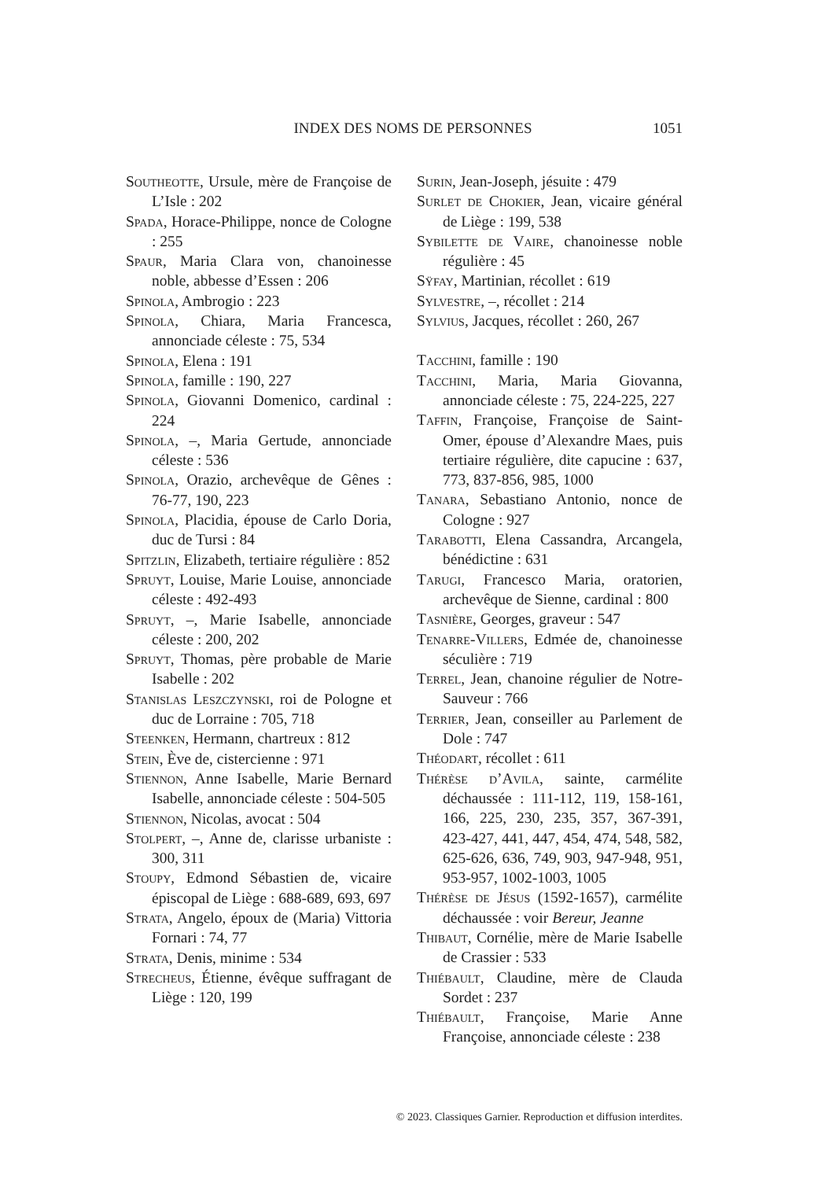INDEX DES NOMS DE PERSONNES 1051
Southeotte, Ursule, mère de Françoise de L’Isle : 202
Spada, Horace-Philippe, nonce de Cologne : 255
Spaur, Maria Clara von, chanoinesse noble, abbesse d’Essen : 206
Spinola, Ambrogio : 223
Spinola, Chiara, Maria Francesca, annonciade céleste : 75, 534
Spinola, Elena : 191
Spinola, famille : 190, 227
Spinola, Giovanni Domenico, cardinal : 224
Spinola, –, Maria Gertude, annonciade céleste : 536
Spinola, Orazio, archevêque de Gênes : 76-77, 190, 223
Spinola, Placidia, épouse de Carlo Doria, duc de Tursi : 84
Spitzlin, Elizabeth, tertiaire régulière : 852
Spruyt, Louise, Marie Louise, annonciade céleste : 492-493
Spruyt, –, Marie Isabelle, annonciade céleste : 200, 202
Spruyt, Thomas, père probable de Marie Isabelle : 202
Stanislas Leszczynski, roi de Pologne et duc de Lorraine : 705, 718
Steenken, Hermann, chartreux : 812
Stein, Ève de, cistercienne : 971
Stiennon, Anne Isabelle, Marie Bernard Isabelle, annonciade céleste : 504-505
Stiennon, Nicolas, avocat : 504
Stolpert, –, Anne de, clarisse urbaniste : 300, 311
Stoupy, Edmond Sébastien de, vicaire épiscopal de Liège : 688-689, 693, 697
Strata, Angelo, époux de (Maria) Vittoria Fornari : 74, 77
Strata, Denis, minime : 534
Strecheus, Étienne, évêque suffragant de Liège : 120, 199
Surin, Jean-Joseph, jésuite : 479
Surlet de Chokier, Jean, vicaire général de Liège : 199, 538
Sybilette de Vaire, chanoinesse noble régulière : 45
Sÿfay, Martinian, récollet : 619
Sylvestre, –, récollet : 214
Sylvius, Jacques, récollet : 260, 267
Tacchini, famille : 190
Tacchini, Maria, Maria Giovanna, annonciade céleste : 75, 224-225, 227
Taffin, Françoise, Françoise de Saint-Omer, épouse d’Alexandre Maes, puis tertiaire régulière, dite capucine : 637, 773, 837-856, 985, 1000
Tanara, Sebastiano Antonio, nonce de Cologne : 927
Tarabotti, Elena Cassandra, Arcangela, bénédictine : 631
Tarugi, Francesco Maria, oratorien, archevêque de Sienne, cardinal : 800
Tasnière, Georges, graveur : 547
Tenarre-Villers, Edmée de, chanoinesse séculière : 719
Terrel, Jean, chanoine régulier de Notre-Sauveur : 766
Terrier, Jean, conseiller au Parlement de Dole : 747
Théodart, récollet : 611
Thérèse d’Avila, sainte, carmélite déchaussée : 111-112, 119, 158-161, 166, 225, 230, 235, 357, 367-391, 423-427, 441, 447, 454, 474, 548, 582, 625-626, 636, 749, 903, 947-948, 951, 953-957, 1002-1003, 1005
Thérèse de Jésus (1592-1657), carmélite déchaussée : voir Bereur, Jeanne
Thibaut, Cornélie, mère de Marie Isabelle de Crassier : 533
Thiébault, Claudine, mère de Clauda Sordet : 237
Thiébault, Françoise, Marie Anne Françoise, annonciade céleste : 238
© 2023. Classiques Garnier. Reproduction et diffusion interdites.